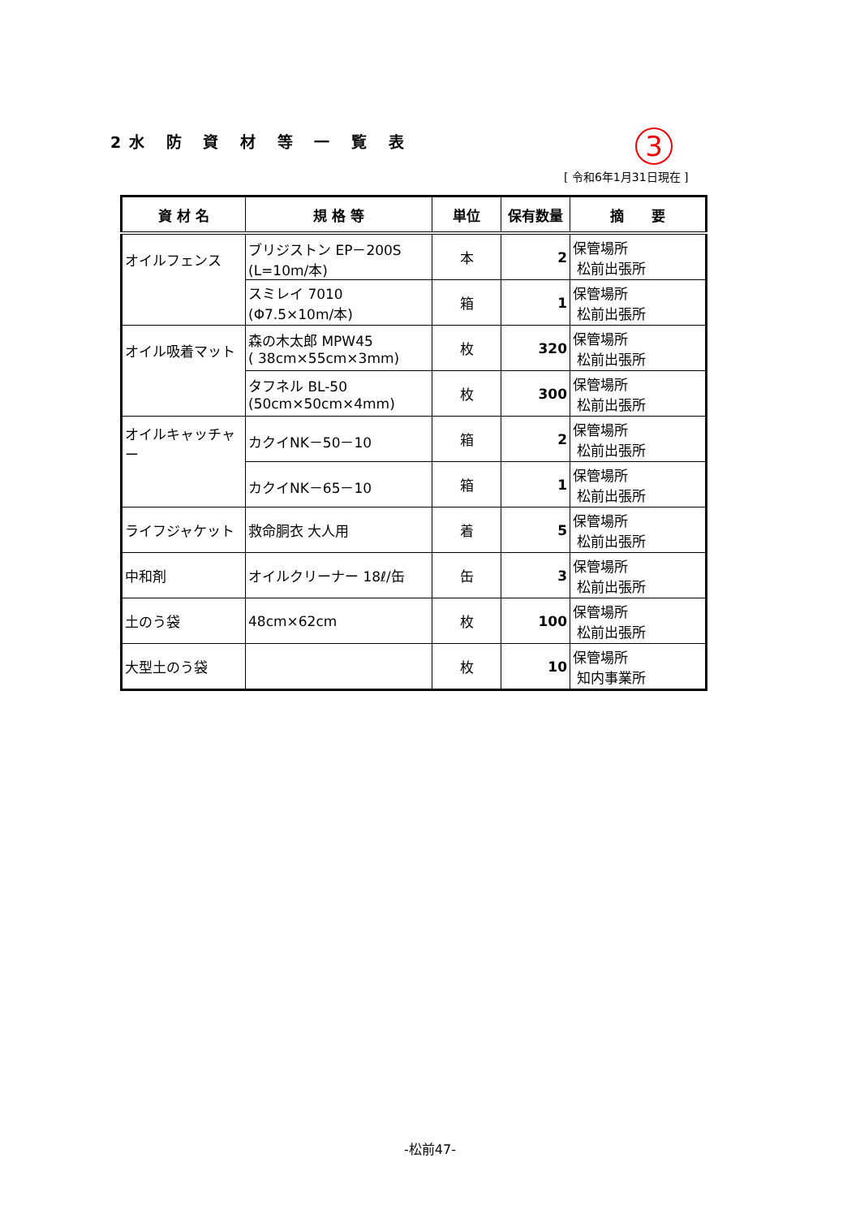2水 防 資 材 等 一 覧 表 3
[ 令和6年1月31日現在 ]
| 資 材 名 | 規 格 等 | 単位 | 保有数量 | 摘 要 |
| --- | --- | --- | --- | --- |
| オイルフェンス | ブリジストン EP－200S (L=10m/本) | 本 | 2 | 保管場所 松前出張所 |
| | スミレイ 7010 (Φ7.5×10m/本) | 箱 | 1 | 保管場所 松前出張所 |
| オイル吸着マット | 森の木太郎 MPW45 ( 38cm×55cm×3mm) | 枚 | 320 | 保管場所 松前出張所 |
| | タフネル BL-50 (50cm×50cm×4mm) | 枚 | 300 | 保管場所 松前出張所 |
| オイルキャッチャー | カクイNK－50－10 | 箱 | 2 | 保管場所 松前出張所 |
| | カクイNK－65－10 | 箱 | 1 | 保管場所 松前出張所 |
| ライフジャケット | 救命胴衣 大人用 | 着 | 5 | 保管場所 松前出張所 |
| 中和剤 | オイルクリーナー 18ℓ/缶 | 缶 | 3 | 保管場所 松前出張所 |
| 土のう袋 | 48cm×62cm | 枚 | 100 | 保管場所 松前出張所 |
| 大型土のう袋 | | 枚 | 10 | 保管場所 知内事業所 |
-松前47-